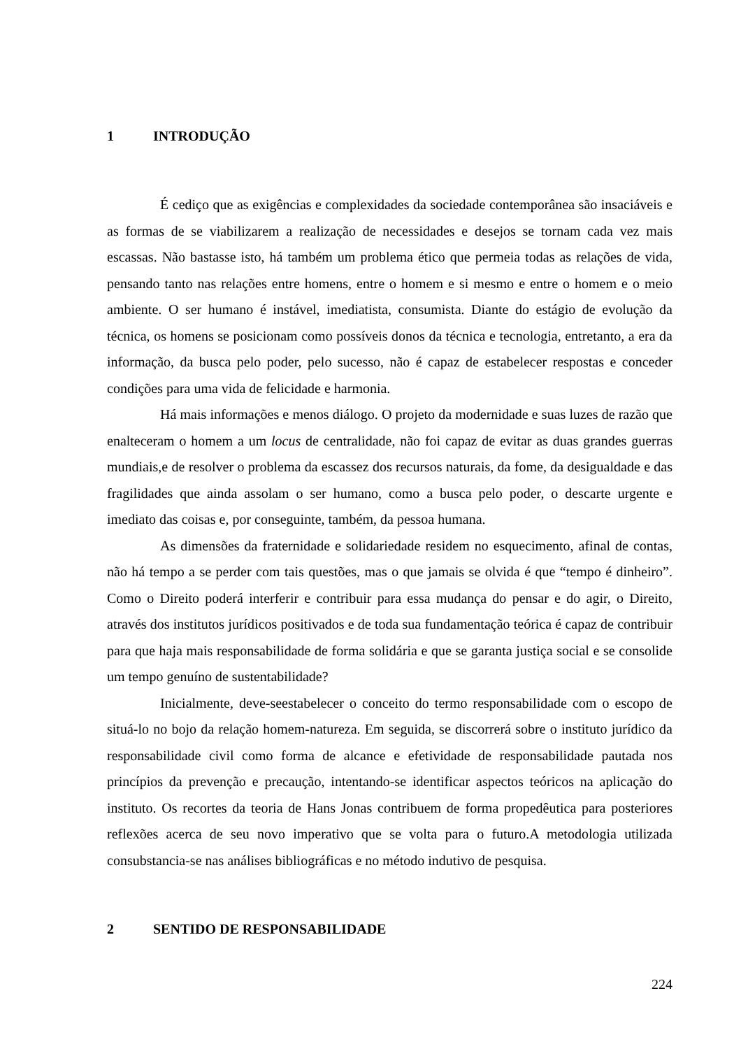1 INTRODUÇÃO
É cediço que as exigências e complexidades da sociedade contemporânea são insaciáveis e as formas de se viabilizarem a realização de necessidades e desejos se tornam cada vez mais escassas. Não bastasse isto, há também um problema ético que permeia todas as relações de vida, pensando tanto nas relações entre homens, entre o homem e si mesmo e entre o homem e o meio ambiente. O ser humano é instável, imediatista, consumista. Diante do estágio de evolução da técnica, os homens se posicionam como possíveis donos da técnica e tecnologia, entretanto, a era da informação, da busca pelo poder, pelo sucesso, não é capaz de estabelecer respostas e conceder condições para uma vida de felicidade e harmonia.
Há mais informações e menos diálogo. O projeto da modernidade e suas luzes de razão que enalteceram o homem a um locus de centralidade, não foi capaz de evitar as duas grandes guerras mundiais,e de resolver o problema da escassez dos recursos naturais, da fome, da desigualdade e das fragilidades que ainda assolam o ser humano, como a busca pelo poder, o descarte urgente e imediato das coisas e, por conseguinte, também, da pessoa humana.
As dimensões da fraternidade e solidariedade residem no esquecimento, afinal de contas, não há tempo a se perder com tais questões, mas o que jamais se olvida é que “tempo é dinheiro”. Como o Direito poderá interferir e contribuir para essa mudança do pensar e do agir, o Direito, através dos institutos jurídicos positivados e de toda sua fundamentação teórica é capaz de contribuir para que haja mais responsabilidade de forma solidária e que se garanta justiça social e se consolide um tempo genuíno de sustentabilidade?
Inicialmente, deve-seestabelecer o conceito do termo responsabilidade com o escopo de situá-lo no bojo da relação homem-natureza. Em seguida, se discorrerá sobre o instituto jurídico da responsabilidade civil como forma de alcance e efetividade de responsabilidade pautada nos princípios da prevenção e precaução, intentando-se identificar aspectos teóricos na aplicação do instituto. Os recortes da teoria de Hans Jonas contribuem de forma propedêutica para posteriores reflexões acerca de seu novo imperativo que se volta para o futuro.A metodologia utilizada consubstancia-se nas análises bibliográficas e no método indutivo de pesquisa.
2 SENTIDO DE RESPONSABILIDADE
224